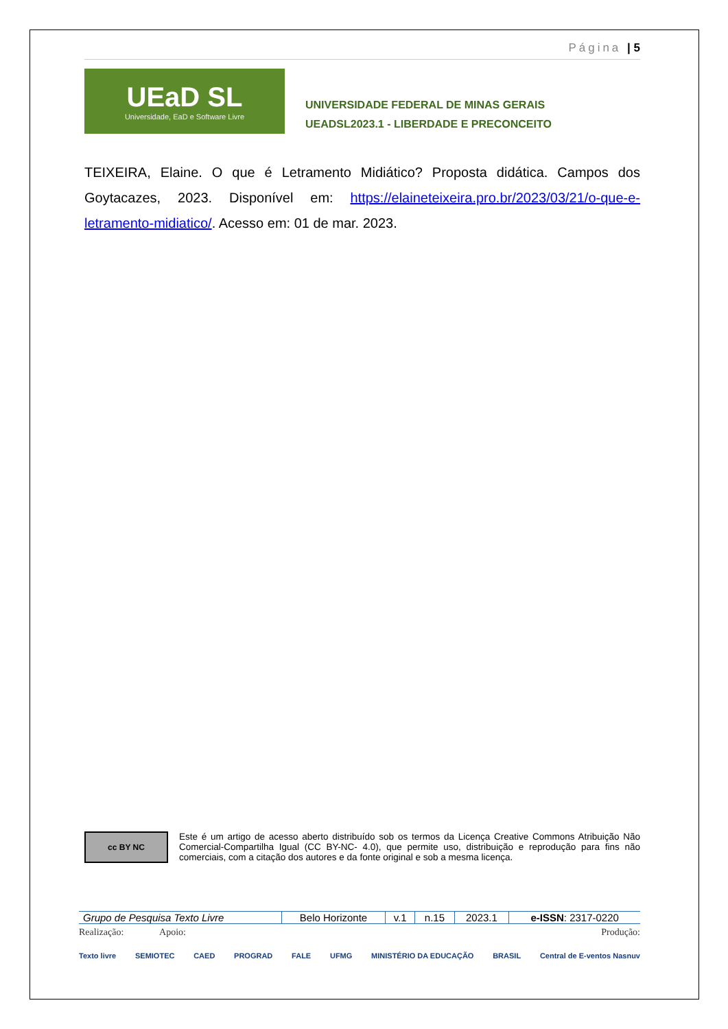Página | 5
UEaD SL
Universidade, EaD e Software Livre
UNIVERSIDADE FEDERAL DE MINAS GERAIS
UEADSL2023.1 - LIBERDADE E PRECONCEITO
TEIXEIRA, Elaine. O que é Letramento Midiático? Proposta didática. Campos dos Goytacazes, 2023. Disponível em: https://elaineteixeira.pro.br/2023/03/21/o-que-e-letramento-midiatico/. Acesso em: 01 de mar. 2023.
cc BY NC
Este é um artigo de acesso aberto distribuído sob os termos da Licença Creative Commons Atribuição Não Comercial-Compartilha Igual (CC BY-NC- 4.0), que permite uso, distribuição e reprodução para fins não comerciais, com a citação dos autores e da fonte original e sob a mesma licença.
| Grupo de Pesquisa Texto Livre | Belo Horizonte | v.1 | n.15 | 2023.1 | e-ISSN : 2317-0220 |
Realização: Apoio: Produção:
Texto livre SEMIOTEC CAED PROGRAD FALE UFMG MINISTÉRIO DA EDUCAÇÃO BRASIL Central de E-ventos Nasnuv